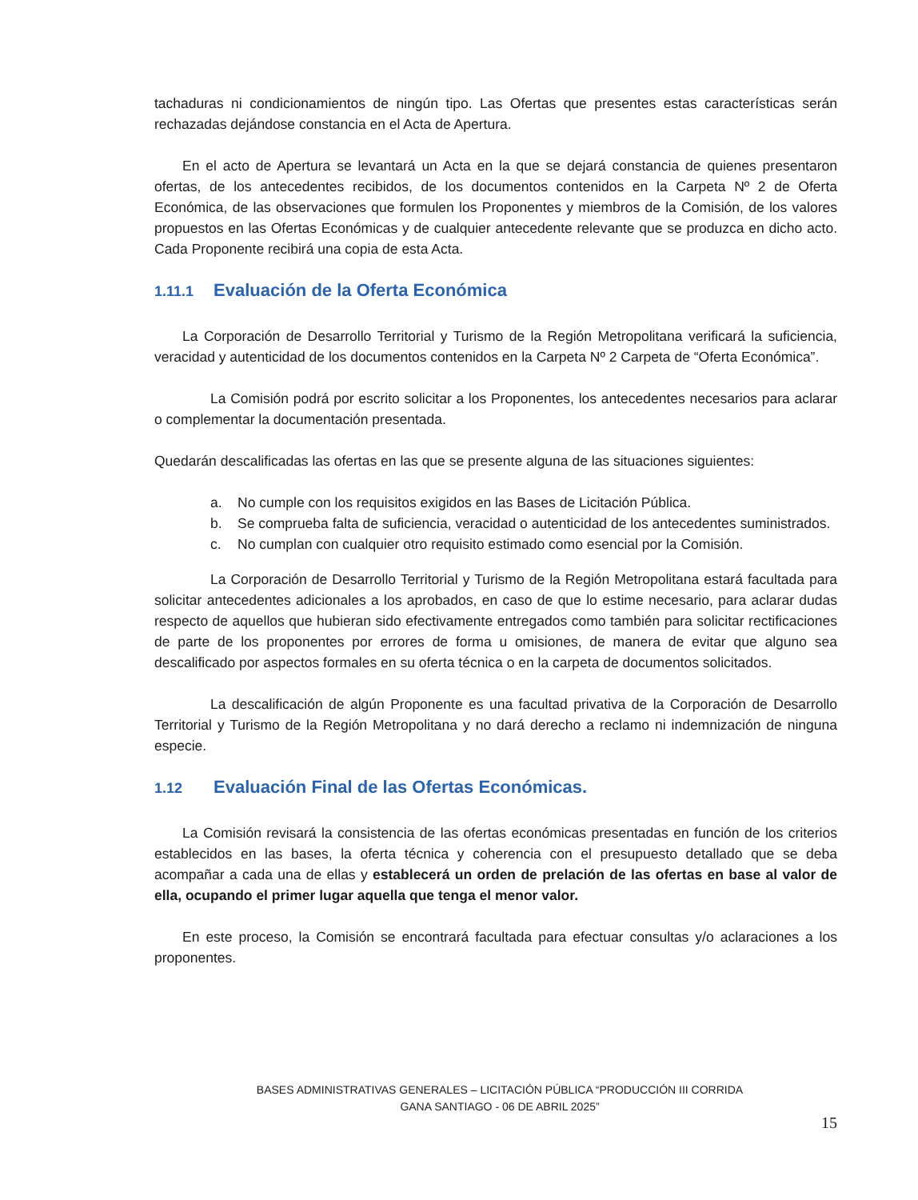tachaduras ni condicionamientos de ningún tipo. Las Ofertas que presentes estas características serán rechazadas dejándose constancia en el Acta de Apertura.
En el acto de Apertura se levantará un Acta en la que se dejará constancia de quienes presentaron ofertas, de los antecedentes recibidos, de los documentos contenidos en la Carpeta Nº 2 de Oferta Económica, de las observaciones que formulen los Proponentes y miembros de la Comisión, de los valores propuestos en las Ofertas Económicas y de cualquier antecedente relevante que se produzca en dicho acto. Cada Proponente recibirá una copia de esta Acta.
1.11.1 Evaluación de la Oferta Económica
La Corporación de Desarrollo Territorial y Turismo de la Región Metropolitana verificará la suficiencia, veracidad y autenticidad de los documentos contenidos en la Carpeta Nº 2 Carpeta de “Oferta Económica”.
La Comisión podrá por escrito solicitar a los Proponentes, los antecedentes necesarios para aclarar o complementar la documentación presentada.
Quedarán descalificadas las ofertas en las que se presente alguna de las situaciones siguientes:
a. No cumple con los requisitos exigidos en las Bases de Licitación Pública.
b. Se comprueba falta de suficiencia, veracidad o autenticidad de los antecedentes suministrados.
c. No cumplan con cualquier otro requisito estimado como esencial por la Comisión.
La Corporación de Desarrollo Territorial y Turismo de la Región Metropolitana estará facultada para solicitar antecedentes adicionales a los aprobados, en caso de que lo estime necesario, para aclarar dudas respecto de aquellos que hubieran sido efectivamente entregados como también para solicitar rectificaciones de parte de los proponentes por errores de forma u omisiones, de manera de evitar que alguno sea descalificado por aspectos formales en su oferta técnica o en la carpeta de documentos solicitados.
La descalificación de algún Proponente es una facultad privativa de la Corporación de Desarrollo Territorial y Turismo de la Región Metropolitana y no dará derecho a reclamo ni indemnización de ninguna especie.
1.12 Evaluación Final de las Ofertas Económicas.
La Comisión revisará la consistencia de las ofertas económicas presentadas en función de los criterios establecidos en las bases, la oferta técnica y coherencia con el presupuesto detallado que se deba acompañar a cada una de ellas y establecerá un orden de prelación de las ofertas en base al valor de ella, ocupando el primer lugar aquella que tenga el menor valor.
En este proceso, la Comisión se encontrará facultada para efectuar consultas y/o aclaraciones a los proponentes.
BASES ADMINISTRATIVAS GENERALES – LICITACIÓN PÚBLICA “PRODUCCIÓN III CORRIDA
GANA SANTIAGO - 06 DE ABRIL 2025”
15